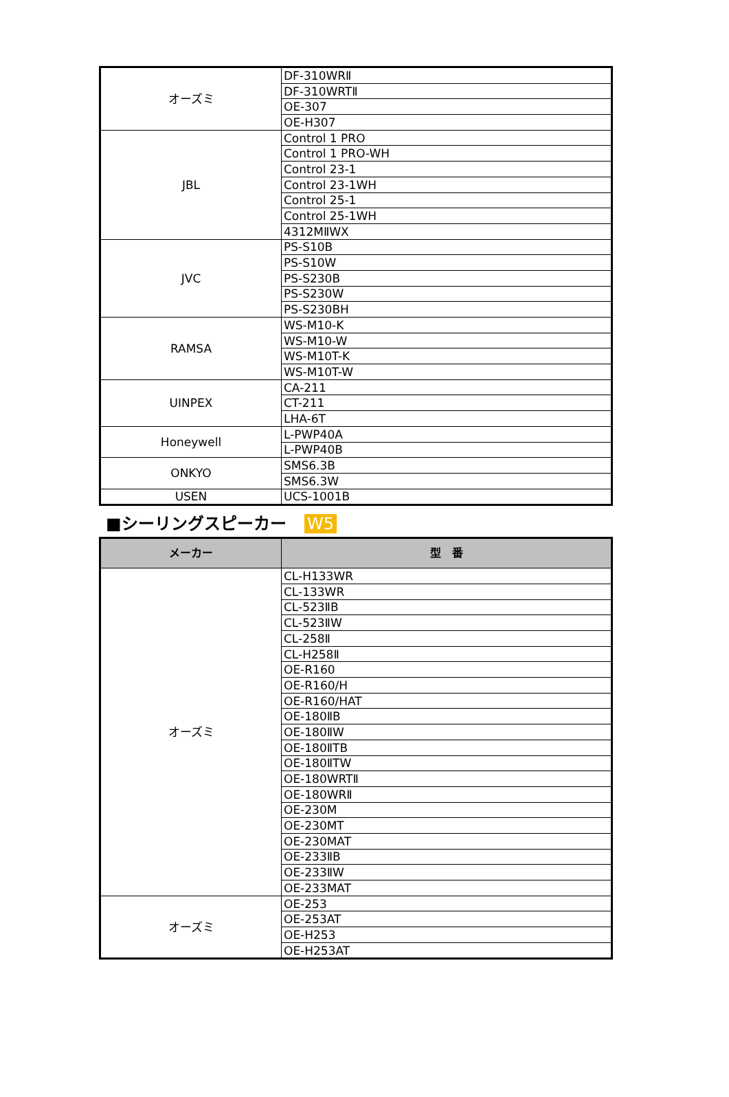| オーズミ | DF-310WRⅡ |
| | DF-310WRTⅡ |
| | OE-307 |
| | OE-H307 |
| JBL | Control 1 PRO |
| | Control 1 PRO-WH |
| | Control 23-1 |
| | Control 23-1WH |
| | Control 25-1 |
| | Control 25-1WH |
| | 4312MⅡWX |
| JVC | PS-S10B |
| | PS-S10W |
| | PS-S230B |
| | PS-S230W |
| | PS-S230BH |
| RAMSA | WS-M10-K |
| | WS-M10-W |
| | WS-M10T-K |
| | WS-M10T-W |
| UINPEX | CA-211 |
| | CT-211 |
| | LHA-6T |
| Honeywell | L-PWP40A |
| | L-PWP40B |
| ONKYO | SMS6.3B |
| | SMS6.3W |
| USEN | UCS-1001B |
■シーリングスピーカー W5
| メーカー | 型 番 |
| --- | --- |
| オーズミ | CL-H133WR |
| | CL-133WR |
| | CL-523ⅡB |
| | CL-523ⅡW |
| | CL-258Ⅱ |
| | CL-H258Ⅱ |
| | OE-R160 |
| | OE-R160/H |
| | OE-R160/HAT |
| | OE-180ⅡB |
| | OE-180ⅡW |
| | OE-180ⅡTB |
| | OE-180ⅡTW |
| | OE-180WRTⅡ |
| | OE-180WRⅡ |
| | OE-230M |
| | OE-230MT |
| | OE-230MAT |
| | OE-233ⅡB |
| | OE-233ⅡW |
| | OE-233MAT |
| オーズミ | OE-253 |
| | OE-253AT |
| | OE-H253 |
| | OE-H253AT |